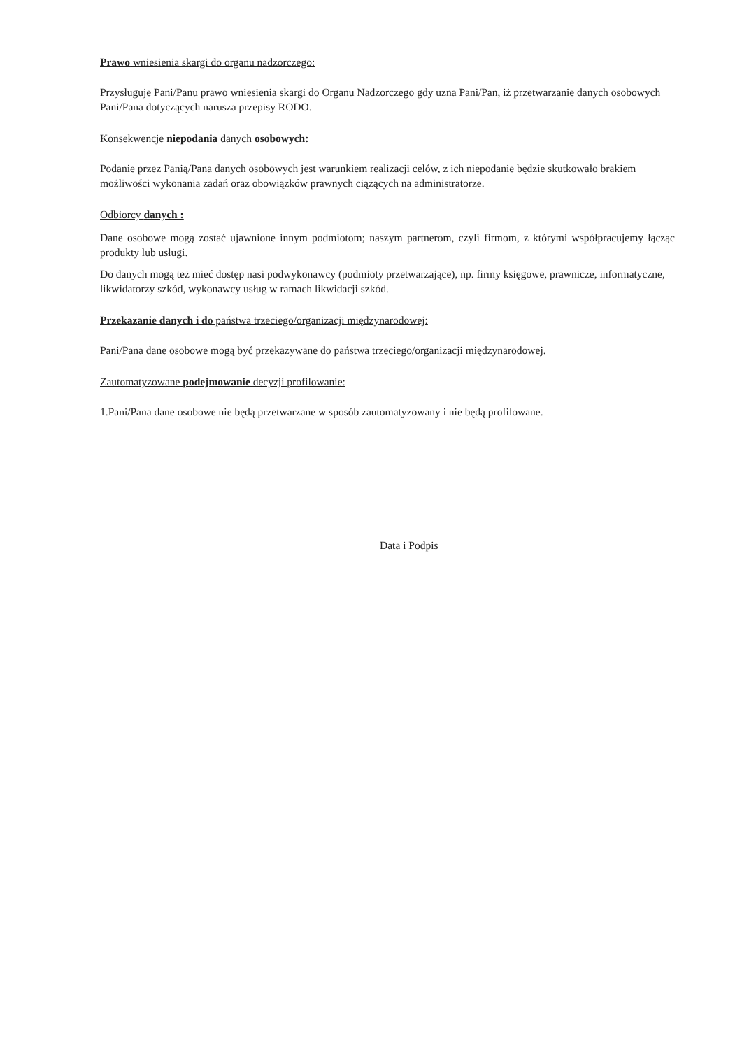Prawo wniesienia skargi do organu nadzorczego:
Przysługuje Pani/Panu prawo wniesienia skargi do Organu Nadzorczego gdy uzna Pani/Pan, iż przetwarzanie danych osobowych Pani/Pana dotyczących narusza przepisy RODO.
Konsekwencje niepodania danych osobowych:
Podanie przez Panią/Pana danych osobowych jest warunkiem realizacji celów, z ich niepodanie będzie skutkowało brakiem możliwości wykonania zadań oraz obowiązków prawnych ciążących na administratorze.
Odbiorcy danych :
Dane osobowe mogą zostać ujawnione innym podmiotom; naszym partnerom, czyli firmom, z którymi współpracujemy łącząc produkty lub usługi.
Do danych mogą też mieć dostęp nasi podwykonawcy (podmioty przetwarzające), np. firmy księgowe, prawnicze, informatyczne, likwidatorzy szkód, wykonawcy usług w ramach likwidacji szkód.
Przekazanie danych i do państwa trzeciego/organizacji międzynarodowej:
Pani/Pana dane osobowe mogą być przekazywane do państwa trzeciego/organizacji międzynarodowej.
Zautomatyzowane podejmowanie decyzji profilowanie:
1.Pani/Pana dane osobowe nie będą przetwarzane w sposób zautomatyzowany i nie będą profilowane.
Data i Podpis